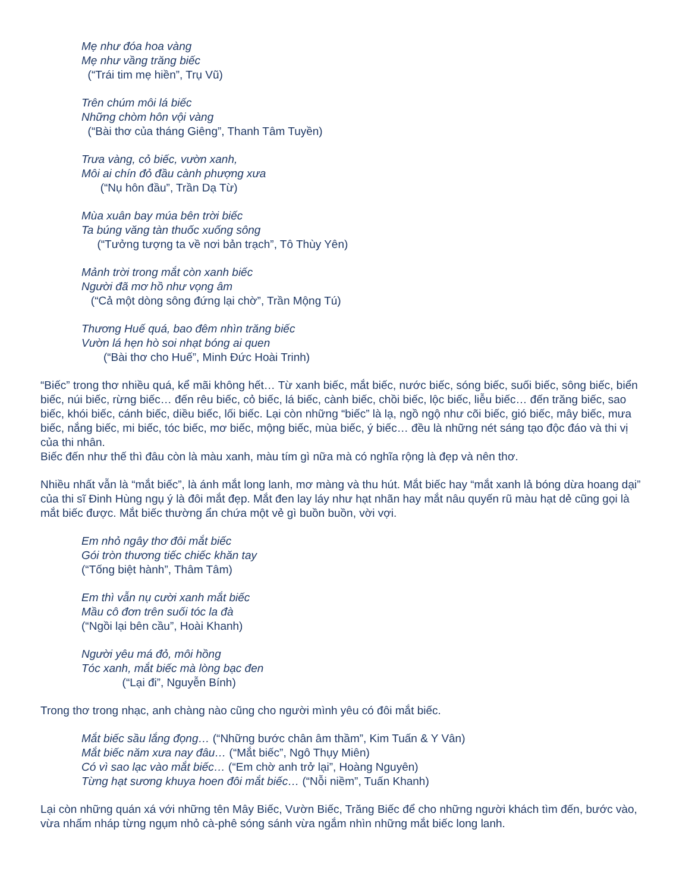Mẹ như đóa hoa vàng
Mẹ như vầng trăng biếc
(“Trái tim mẹ hiền”, Trụ Vũ)
Trên chúm môi lá biếc
Những chòm hôn vội vàng
(“Bài thơ của tháng Giêng”, Thanh Tâm Tuyền)
Trưa vàng, cỏ biếc, vườn xanh,
Môi ai chín đỏ đầu cành phượng xưa
(“Nụ hôn đầu”, Trần Dạ Từ)
Mùa xuân bay múa bên trời biếc
Ta búng văng tàn thuốc xuống sông
(“Tưởng tượng ta về nơi bản trạch”, Tô Thùy Yên)
Mảnh trời trong mắt còn xanh biếc
Người đã mơ hồ như vọng âm
(“Cả một dòng sông đứng lại chờ”, Trần Mộng Tú)
Thương Huế quá, bao đêm nhìn trăng biếc
Vườn lá hẹn hò soi nhạt bóng ai quen
(“Bài thơ cho Huế”, Minh Đức Hoài Trinh)
“Biếc” trong thơ nhiều quá, kể mãi không hết… Từ xanh biếc, mắt biếc, nước biếc, sóng biếc, suối biếc, sông biếc, biển biếc, núi biếc, rừng biếc… đến rêu biếc, cỏ biếc, lá biếc, cành biếc, chồi biếc, lộc biếc, liễu biếc… đến trăng biếc, sao biếc, khói biếc, cánh biếc, diều biếc, lối biếc. Lại còn những “biếc” là lạ, ngồ ngộ như cõi biếc, gió biếc, mây biếc, mưa biếc, nắng biếc, mi biếc, tóc biếc, mơ biếc, mộng biếc, mùa biếc, ý biếc… đều là những nét sáng tạo độc đáo và thi vị của thi nhân.
Biếc đến như thế thì đâu còn là màu xanh, màu tím gì nữa mà có nghĩa rộng là đẹp và nên thơ.
Nhiều nhất vẫn là “mắt biếc”, là ánh mắt long lanh, mơ màng và thu hút. Mắt biếc hay “mắt xanh lả bóng dừa hoang dại” của thi sĩ Đinh Hùng ngụ ý là đôi mắt đẹp. Mắt đen lay láy như hạt nhãn hay mắt nâu quyến rũ màu hạt dẻ cũng gọi là mắt biếc được. Mắt biếc thường ẩn chứa một vẻ gì buồn buồn, vời vợi.
Em nhỏ ngây thơ đôi mắt biếc
Gói tròn thương tiếc chiếc khăn tay
(“Tống biệt hành”, Thâm Tâm)
Em thì vẫn nụ cười xanh mắt biếc
Mầu cô đơn trên suối tóc la đà
(“Ngồi lại bên cầu”, Hoài Khanh)
Người yêu má đỏ, môi hồng
Tóc xanh, mắt biếc mà lòng bạc đen
(“Lại đi”, Nguyễn Bính)
Trong thơ trong nhạc, anh chàng nào cũng cho người mình yêu có đôi mắt biếc.
Mắt biếc sầu lắng đọng… (“Những bước chân âm thầm”, Kim Tuấn & Y Vân)
Mắt biếc năm xưa nay đâu… (“Mắt biếc”, Ngô Thụy Miên)
Có vì sao lạc vào mắt biếc… (“Em chờ anh trở lại”, Hoàng Nguyên)
Từng hạt sương khuya hoen đôi mắt biếc… (“Nỗi niềm”, Tuấn Khanh)
Lại còn những quán xá với những tên Mây Biếc, Vườn Biếc, Trăng Biếc để cho những người khách tìm đến, bước vào, vừa nhấm nháp từng ngụm nhỏ cà-phê sóng sánh vừa ngắm nhìn những mắt biếc long lanh.